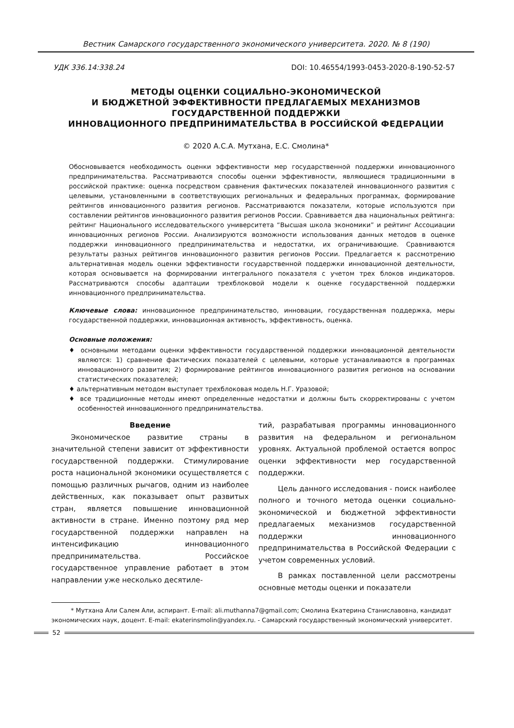Вестник Самарского государственного экономического университета. 2020. № 8 (190)
УДК 336.14:338.24 DOI: 10.46554/1993-0453-2020-8-190-52-57
МЕТОДЫ ОЦЕНКИ СОЦИАЛЬНО-ЭКОНОМИЧЕСКОЙ
И БЮДЖЕТНОЙ ЭФФЕКТИВНОСТИ ПРЕДЛАГАЕМЫХ МЕХАНИЗМОВ
ГОСУДАРСТВЕННОЙ ПОДДЕРЖКИ
ИННОВАЦИОННОГО ПРЕДПРИНИМАТЕЛЬСТВА В РОССИЙСКОЙ ФЕДЕРАЦИИ
© 2020 А.С.А. Мутхана, Е.С. Смолина*
Обосновывается необходимость оценки эффективности мер государственной поддержки инновационного предпринимательства. Рассматриваются способы оценки эффективности, являющиеся традиционными в российской практике: оценка посредством сравнения фактических показателей инновационного развития с целевыми, установленными в соответствующих региональных и федеральных программах, формирование рейтингов инновационного развития регионов. Рассматриваются показатели, которые используются при составлении рейтингов инновационного развития регионов России. Сравнивается два национальных рейтинга: рейтинг Национального исследовательского университета “Высшая школа экономики” и рейтинг Ассоциации инновационных регионов России. Анализируются возможности использования данных методов в оценке поддержки инновационного предпринимательства и недостатки, их ограничивающие. Сравниваются результаты разных рейтингов инновационного развития регионов России. Предлагается к рассмотрению альтернативная модель оценки эффективности государственной поддержки инновационной деятельности, которая основывается на формировании интегрального показателя с учетом трех блоков индикаторов. Рассматриваются способы адаптации трехблоковой модели к оценке государственной поддержки инновационного предпринимательства.
Ключевые слова: инновационное предпринимательство, инновации, государственная поддержка, меры государственной поддержки, инновационная активность, эффективность, оценка.
Основные положения:
♦ основными методами оценки эффективности государственной поддержки инновационной деятельности являются: 1) сравнение фактических показателей с целевыми, которые устанавливаются в программах инновационного развития; 2) формирование рейтингов инновационного развития регионов на основании статистических показателей;
♦ альтернативным методом выступает трехблоковая модель Н.Г. Уразовой;
♦ все традиционные методы имеют определенные недостатки и должны быть скорректированы с учетом особенностей инновационного предпринимательства.
Введение
Экономическое развитие страны в значительной степени зависит от эффективности государственной поддержки. Стимулирование роста национальной экономики осуществляется с помощью различных рычагов, одним из наиболее действенных, как показывает опыт развитых стран, является повышение инновационной активности в стране. Именно поэтому ряд мер государственной поддержки направлен на интенсификацию инновационного предпринимательства. Российское государственное управление работает в этом направлении уже несколько десятиле-
тий, разрабатывая программы инновационного развития на федеральном и региональном уровнях. Актуальной проблемой остается вопрос оценки эффективности мер государственной поддержки.
Цель данного исследования - поиск наиболее полного и точного метода оценки социально-экономической и бюджетной эффективности предлагаемых механизмов государственной поддержки инновационного предпринимательства в Российской Федерации с учетом современных условий.
В рамках поставленной цели рассмотрены основные методы оценки и показатели
* Мутхана Али Салем Али, аспирант. E-mail: ali.muthanna7@gmail.com; Смолина Екатерина Станиславовна, кандидат экономических наук, доцент. E-mail: ekaterinsmolin@yandex.ru. - Самарский государственный экономический университет.
52